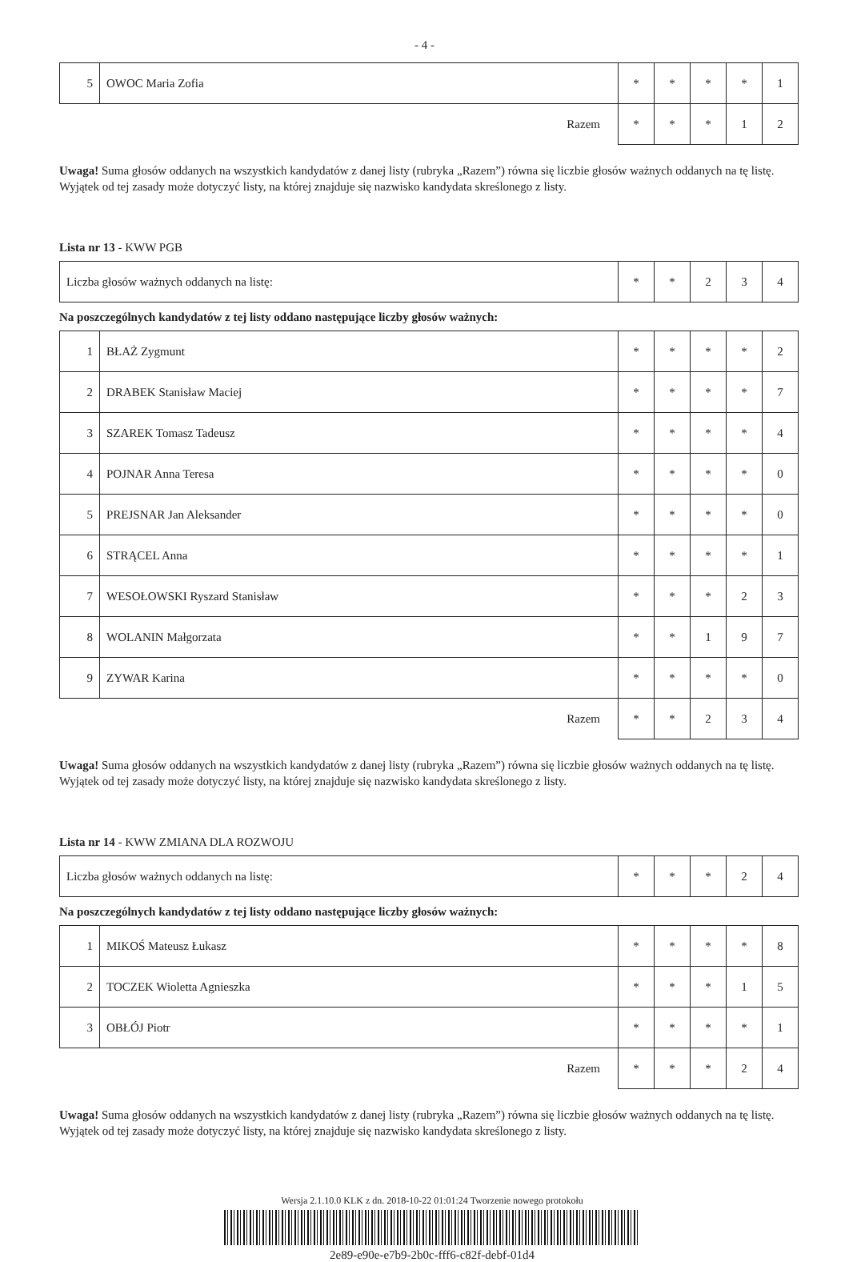- 4 -
| 5 | OWOC Maria Zofia | * | * | * | * | 1 |
| Razem | | * | * | * | 1 | 2 |
Uwaga! Suma głosów oddanych na wszystkich kandydatów z danej listy (rubryka „Razem”) równa się liczbie głosów ważnych oddanych na tę listę. Wyjątek od tej zasady może dotyczyć listy, na której znajduje się nazwisko kandydata skreślonego z listy.
Lista nr 13 - KWW PGB
| Liczba głosów ważnych oddanych na listę: | * | * | 2 | 3 | 4 |
Na poszczególnych kandydatów z tej listy oddano następujące liczby głosów ważnych:
| 1 | BŁAŻ Zygmunt | * | * | * | * | 2 |
| 2 | DRABEK Stanisław Maciej | * | * | * | * | 7 |
| 3 | SZAREK Tomasz Tadeusz | * | * | * | * | 4 |
| 4 | POJNAR Anna Teresa | * | * | * | * | 0 |
| 5 | PREJSNAR Jan Aleksander | * | * | * | * | 0 |
| 6 | STRĄCEL Anna | * | * | * | * | 1 |
| 7 | WESOŁOWSKI Ryszard Stanisław | * | * | * | 2 | 3 |
| 8 | WOLANIN Małgorzata | * | * | 1 | 9 | 7 |
| 9 | ZYWAR Karina | * | * | * | * | 0 |
| Razem | | * | * | 2 | 3 | 4 |
Uwaga! Suma głosów oddanych na wszystkich kandydatów z danej listy (rubryka „Razem”) równa się liczbie głosów ważnych oddanych na tę listę. Wyjątek od tej zasady może dotyczyć listy, na której znajduje się nazwisko kandydata skreślonego z listy.
Lista nr 14 - KWW ZMIANA DLA ROZWOJU
| Liczba głosów ważnych oddanych na listę: | * | * | * | 2 | 4 |
Na poszczególnych kandydatów z tej listy oddano następujące liczby głosów ważnych:
| 1 | MIKOŚ Mateusz Łukasz | * | * | * | * | 8 |
| 2 | TOCZEK Wioletta Agnieszka | * | * | * | 1 | 5 |
| 3 | OBŁÓJ Piotr | * | * | * | * | 1 |
| Razem | | * | * | * | 2 | 4 |
Uwaga! Suma głosów oddanych na wszystkich kandydatów z danej listy (rubryka „Razem”) równa się liczbie głosów ważnych oddanych na tę listę. Wyjątek od tej zasady może dotyczyć listy, na której znajduje się nazwisko kandydata skreślonego z listy.
Wersja 2.1.10.0 KLK z dn. 2018-10-22 01:01:24 Tworzenie nowego protokołu
2e89-e90e-e7b9-2b0c-fff6-c82f-debf-01d4